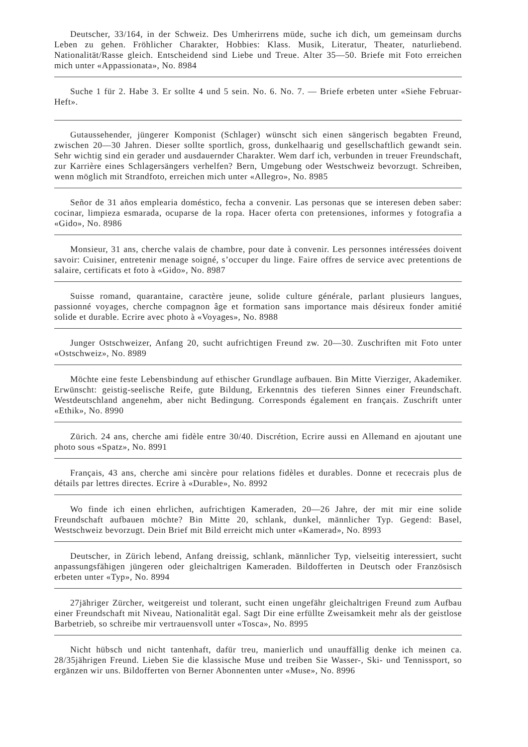Deutscher, 33/164, in der Schweiz. Des Umherirrens müde, suche ich dich, um gemeinsam durchs Leben zu gehen. Fröhlicher Charakter, Hobbies: Klass. Musik, Literatur, Theater, naturliebend. Nationalität/Rasse gleich. Entscheidend sind Liebe und Treue. Alter 35—50. Briefe mit Foto erreichen mich unter «Appassionata», No. 8984
Suche 1 für 2. Habe 3. Er sollte 4 und 5 sein. No. 6. No. 7. — Briefe erbeten unter «Siehe Februar-Heft».
Gutaussehender, jüngerer Komponist (Schlager) wünscht sich einen sängerisch begabten Freund, zwischen 20—30 Jahren. Dieser sollte sportlich, gross, dunkelhaarig und gesellschaftlich gewandt sein. Sehr wichtig sind ein gerader und ausdauernder Charakter. Wem darf ich, verbunden in treuer Freundschaft, zur Karrière eines Schlagersängers verhelfen? Bern, Umgebung oder Westschweiz bevorzugt. Schreiben, wenn möglich mit Strandfoto, erreichen mich unter «Allegro», No. 8985
Señor de 31 años emplearia doméstico, fecha a convenir. Las personas que se interesen deben saber: cocinar, limpieza esmarada, ocuparse de la ropa. Hacer oferta con pretensiones, informes y fotografia a «Gido», No. 8986
Monsieur, 31 ans, cherche valais de chambre, pour date à convenir. Les personnes intéressées doivent savoir: Cuisiner, entretenir menage soigné, s’occuper du linge. Faire offres de service avec pretentions de salaire, certificats et foto à «Gido», No. 8987
Suisse romand, quarantaine, caractère jeune, solide culture générale, parlant plusieurs langues, passionné voyages, cherche compagnon âge et formation sans importance mais désireux fonder amitié solide et durable. Ecrire avec photo à «Voyages», No. 8988
Junger Ostschweizer, Anfang 20, sucht aufrichtigen Freund zw. 20—30. Zuschriften mit Foto unter «Ostschweiz», No. 8989
Möchte eine feste Lebensbindung auf ethischer Grundlage aufbauen. Bin Mitte Vierziger, Akademiker. Erwünscht: geistig-seelische Reife, gute Bildung, Erkenntnis des tieferen Sinnes einer Freundschaft. Westdeutschland angenehm, aber nicht Bedingung. Corresponds également en français. Zuschrift unter «Ethik», No. 8990
Zürich. 24 ans, cherche ami fidèle entre 30/40. Discrétion, Ecrire aussi en Allemand en ajoutant une photo sous «Spatz», No. 8991
Français, 43 ans, cherche ami sincère pour relations fidèles et durables. Donne et rececrais plus de détails par lettres directes. Ecrire à «Durable», No. 8992
Wo finde ich einen ehrlichen, aufrichtigen Kameraden, 20—26 Jahre, der mit mir eine solide Freundschaft aufbauen möchte? Bin Mitte 20, schlank, dunkel, männlicher Typ. Gegend: Basel, Westschweiz bevorzugt. Dein Brief mit Bild erreicht mich unter «Kamerad», No. 8993
Deutscher, in Zürich lebend, Anfang dreissig, schlank, männlicher Typ, vielseitig interessiert, sucht anpassungsfähigen jüngeren oder gleichaltrigen Kameraden. Bildofferten in Deutsch oder Französisch erbeten unter «Typ», No. 8994
27jähriger Zürcher, weitgereist und tolerant, sucht einen ungefähr gleichaltrigen Freund zum Aufbau einer Freundschaft mit Niveau, Nationalität egal. Sagt Dir eine erfüllte Zweisamkeit mehr als der geistlose Barbetrieb, so schreibe mir vertrauensvoll unter «Tosca», No. 8995
Nicht hübsch und nicht tantenhaft, dafür treu, manierlich und unauffällig denke ich meinen ca. 28/35jährigen Freund. Lieben Sie die klassische Muse und treiben Sie Wasser-, Ski- und Tennissport, so ergänzen wir uns. Bildofferten von Berner Abonnenten unter «Muse», No. 8996